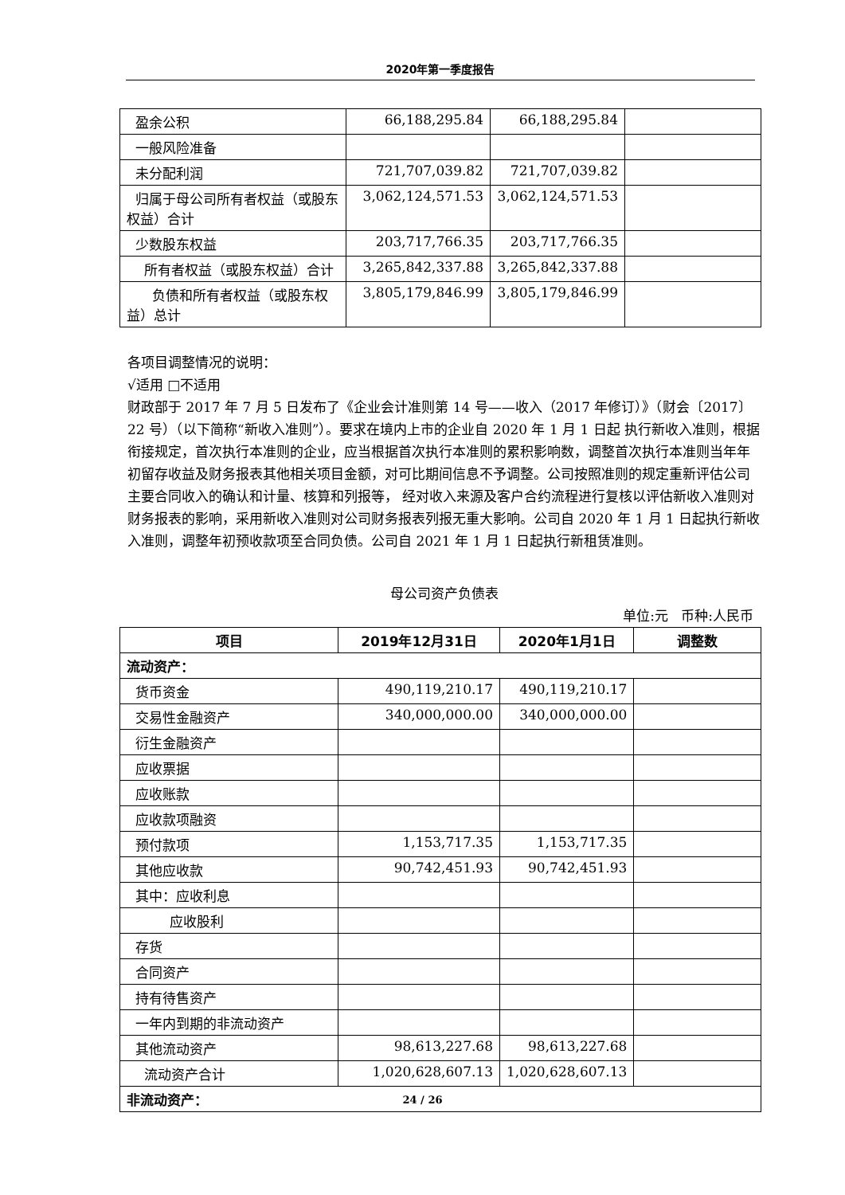2020年第一季度报告
| 盈余公积 | 66,188,295.84 | 66,188,295.84 | |
| 一般风险准备 | | | |
| 未分配利润 | 721,707,039.82 | 721,707,039.82 | |
| 归属于母公司所有者权益（或股东权益）合计 | 3,062,124,571.53 | 3,062,124,571.53 | |
| 少数股东权益 | 203,717,766.35 | 203,717,766.35 | |
| 所有者权益（或股东权益）合计 | 3,265,842,337.88 | 3,265,842,337.88 | |
| 负债和所有者权益（或股东权益）总计 | 3,805,179,846.99 | 3,805,179,846.99 | |
各项目调整情况的说明：
√适用 □不适用
财政部于 2017 年 7 月 5 日发布了《企业会计准则第 14 号——收入（2017 年修订）》（财会〔2017〕22 号）（以下简称“新收入准则”）。要求在境内上市的企业自 2020 年 1 月 1 日起 执行新收入准则，根据衔接规定，首次执行本准则的企业，应当根据首次执行本准则的累积影响数，调整首次执行本准则当年年初留存收益及财务报表其他相关项目金额，对可比期间信息不予调整。公司按照准则的规定重新评估公司主要合同收入的确认和计量、核算和列报等， 经对收入来源及客户合约流程进行复核以评估新收入准则对财务报表的影响，采用新收入准则对公司财务报表列报无重大影响。公司自 2020 年 1 月 1 日起执行新收入准则，调整年初预收款项至合同负债。公司自 2021 年 1 月 1 日起执行新租赁准则。
母公司资产负债表
单位:元 币种:人民币
| 项目 | 2019年12月31日 | 2020年1月1日 | 调整数 |
| --- | --- | --- | --- |
| 流动资产： | | | |
| 货币资金 | 490,119,210.17 | 490,119,210.17 | |
| 交易性金融资产 | 340,000,000.00 | 340,000,000.00 | |
| 衍生金融资产 | | | |
| 应收票据 | | | |
| 应收账款 | | | |
| 应收款项融资 | | | |
| 预付款项 | 1,153,717.35 | 1,153,717.35 | |
| 其他应收款 | 90,742,451.93 | 90,742,451.93 | |
| 其中：应收利息 | | | |
| 应收股利 | | | |
| 存货 | | | |
| 合同资产 | | | |
| 持有待售资产 | | | |
| 一年内到期的非流动资产 | | | |
| 其他流动资产 | 98,613,227.68 | 98,613,227.68 | |
| 流动资产合计 | 1,020,628,607.13 | 1,020,628,607.13 | |
| 非流动资产： | | | |
24 / 26